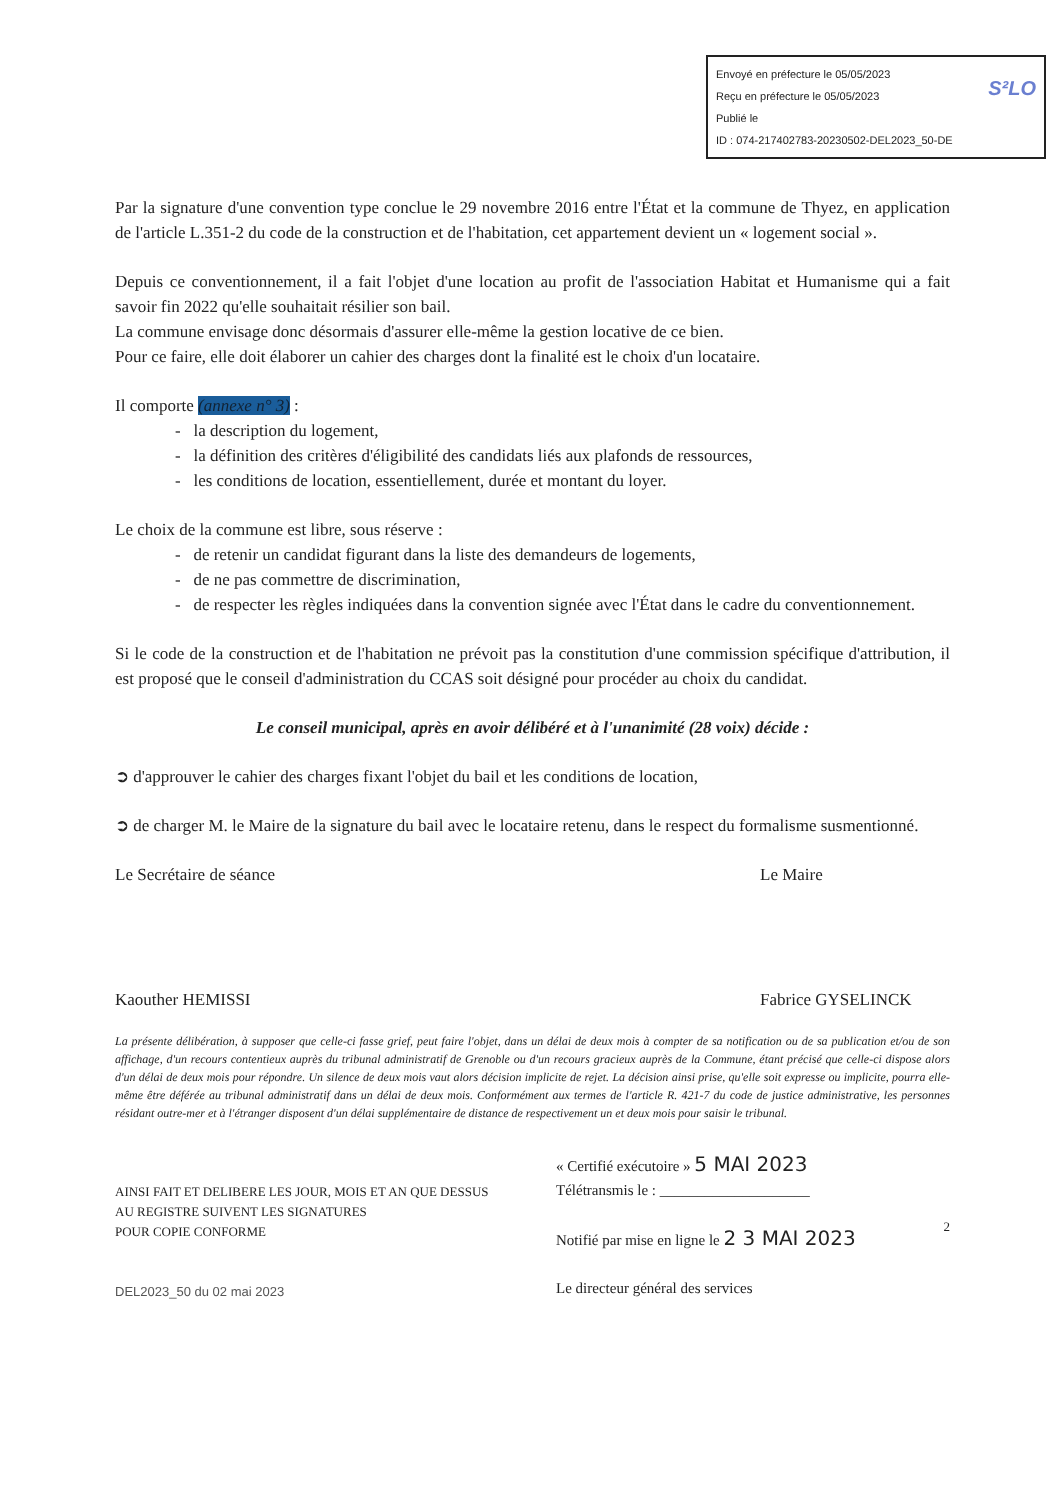S²LO Envoyé en préfecture le 05/05/2023
Reçu en préfecture le 05/05/2023
Publié le
ID : 074-217402783-20230502-DEL2023_50-DE
Par la signature d'une convention type conclue le 29 novembre 2016 entre l'État et la commune de Thyez, en application de l'article L.351-2 du code de la construction et de l'habitation, cet appartement devient un « logement social ».
Depuis ce conventionnement, il a fait l'objet d'une location au profit de l'association Habitat et Humanisme qui a fait savoir fin 2022 qu'elle souhaitait résilier son bail.
La commune envisage donc désormais d'assurer elle-même la gestion locative de ce bien.
Pour ce faire, elle doit élaborer un cahier des charges dont la finalité est le choix d'un locataire.
Il comporte (annexe n° 3) :
- la description du logement,
- la définition des critères d'éligibilité des candidats liés aux plafonds de ressources,
- les conditions de location, essentiellement, durée et montant du loyer.
Le choix de la commune est libre, sous réserve :
- de retenir un candidat figurant dans la liste des demandeurs de logements,
- de ne pas commettre de discrimination,
- de respecter les règles indiquées dans la convention signée avec l'État dans le cadre du conventionnement.
Si le code de la construction et de l'habitation ne prévoit pas la constitution d'une commission spécifique d'attribution, il est proposé que le conseil d'administration du CCAS soit désigné pour procéder au choix du candidat.
Le conseil municipal, après en avoir délibéré et à l'unanimité (28 voix) décide :
➲ d'approuver le cahier des charges fixant l'objet du bail et les conditions de location,
➲ de charger M. le Maire de la signature du bail avec le locataire retenu, dans le respect du formalisme susmentionné.
Le Secrétaire de séance
Kaouther HEMISSI
Le Maire
Fabrice GYSELINCK
La présente délibération, à supposer que celle-ci fasse grief, peut faire l'objet, dans un délai de deux mois à compter de sa notification ou de sa publication et/ou de son affichage, d'un recours contentieux auprès du tribunal administratif de Grenoble ou d'un recours gracieux auprès de la Commune, étant précisé que celle-ci dispose alors d'un délai de deux mois pour répondre. Un silence de deux mois vaut alors décision implicite de rejet. La décision ainsi prise, qu'elle soit expresse ou implicite, pourra elle-même être déférée au tribunal administratif dans un délai de deux mois. Conformément aux termes de l'article R. 421-7 du code de justice administrative, les personnes résidant outre-mer et à l'étranger disposent d'un délai supplémentaire de distance de respectivement un et deux mois pour saisir le tribunal.
AINSI FAIT ET DELIBERE LES JOUR, MOIS ET AN QUE DESSUS
AU REGISTRE SUIVENT LES SIGNATURES
POUR COPIE CONFORME
DEL2023_50 du 02 mai 2023
« Certifié exécutoire » 5 MAI 2023
Télétransmis le : ____________________
Notifié par mise en ligne le 2 3 MAI 2023
Le directeur général des services
2